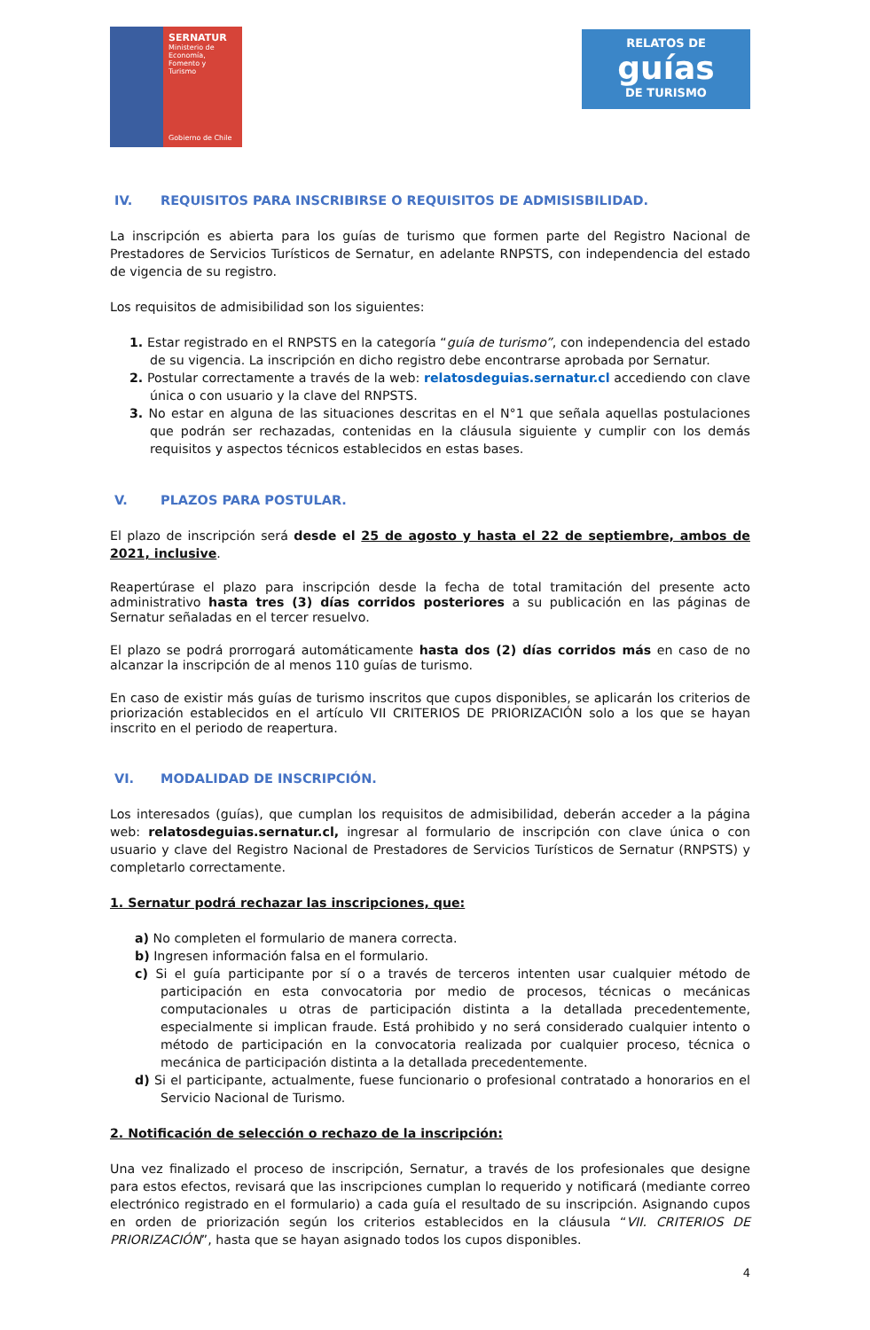SERNATUR
Ministerio de
Economía, Fomento y
Turismo
Gobierno de Chile
RELATOS DE
guías
DE TURISMO
IV. REQUISITOS PARA INSCRIBIRSE O REQUISITOS DE ADMISISBILIDAD.
La inscripción es abierta para los guías de turismo que formen parte del Registro Nacional de Prestadores de Servicios Turísticos de Sernatur, en adelante RNPSTS, con independencia del estado de vigencia de su registro.
Los requisitos de admisibilidad son los siguientes:
1. Estar registrado en el RNPSTS en la categoría “guía de turismo”, con independencia del estado de su vigencia. La inscripción en dicho registro debe encontrarse aprobada por Sernatur.
2. Postular correctamente a través de la web: relatosdeguias.sernatur.cl accediendo con clave única o con usuario y la clave del RNPSTS.
3. No estar en alguna de las situaciones descritas en el N°1 que señala aquellas postulaciones que podrán ser rechazadas, contenidas en la cláusula siguiente y cumplir con los demás requisitos y aspectos técnicos establecidos en estas bases.
V. PLAZOS PARA POSTULAR.
El plazo de inscripción será desde el 25 de agosto y hasta el 22 de septiembre, ambos de 2021, inclusive.
Reapertúrase el plazo para inscripción desde la fecha de total tramitación del presente acto administrativo hasta tres (3) días corridos posteriores a su publicación en las páginas de Sernatur señaladas en el tercer resuelvo.
El plazo se podrá prorrogará automáticamente hasta dos (2) días corridos más en caso de no alcanzar la inscripción de al menos 110 guías de turismo.
En caso de existir más guías de turismo inscritos que cupos disponibles, se aplicarán los criterios de priorización establecidos en el artículo VII CRITERIOS DE PRIORIZACIÓN solo a los que se hayan inscrito en el periodo de reapertura.
VI. MODALIDAD DE INSCRIPCIÓN.
Los interesados (guías), que cumplan los requisitos de admisibilidad, deberán acceder a la página web: relatosdeguias.sernatur.cl, ingresar al formulario de inscripción con clave única o con usuario y clave del Registro Nacional de Prestadores de Servicios Turísticos de Sernatur (RNPSTS) y completarlo correctamente.
1. Sernatur podrá rechazar las inscripciones, que:
a) No completen el formulario de manera correcta.
b) Ingresen información falsa en el formulario.
c) Si el guía participante por sí o a través de terceros intenten usar cualquier método de participación en esta convocatoria por medio de procesos, técnicas o mecánicas computacionales u otras de participación distinta a la detallada precedentemente, especialmente si implican fraude. Está prohibido y no será considerado cualquier intento o método de participación en la convocatoria realizada por cualquier proceso, técnica o mecánica de participación distinta a la detallada precedentemente.
d) Si el participante, actualmente, fuese funcionario o profesional contratado a honorarios en el Servicio Nacional de Turismo.
2. Notificación de selección o rechazo de la inscripción:
Una vez finalizado el proceso de inscripción, Sernatur, a través de los profesionales que designe para estos efectos, revisará que las inscripciones cumplan lo requerido y notificará (mediante correo electrónico registrado en el formulario) a cada guía el resultado de su inscripción. Asignando cupos en orden de priorización según los criterios establecidos en la cláusula “VII. CRITERIOS DE PRIORIZACIÓN”, hasta que se hayan asignado todos los cupos disponibles.
4